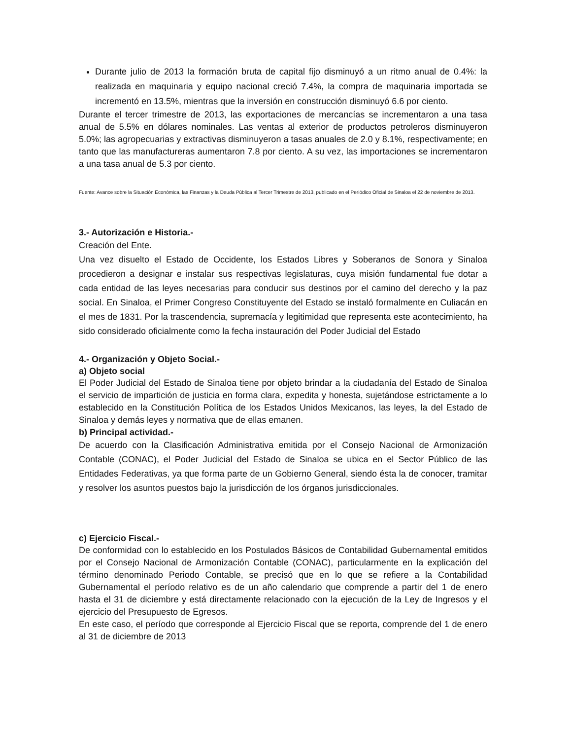Durante julio de 2013 la formación bruta de capital fijo disminuyó a un ritmo anual de 0.4%: la realizada en maquinaria y equipo nacional creció 7.4%, la compra de maquinaria importada se incrementó en 13.5%, mientras que la inversión en construcción disminuyó 6.6 por ciento.
Durante el tercer trimestre de 2013, las exportaciones de mercancías se incrementaron a una tasa anual de 5.5% en dólares nominales. Las ventas al exterior de productos petroleros disminuyeron 5.0%; las agropecuarias y extractivas disminuyeron a tasas anuales de 2.0 y 8.1%, respectivamente; en tanto que las manufactureras aumentaron 7.8 por ciento. A su vez, las importaciones se incrementaron a una tasa anual de 5.3 por ciento.
Fuente: Avance sobre la Situación Económica, las Finanzas y la Deuda Pública al Tercer Trimestre de 2013, publicado en el Periódico Oficial de Sinaloa el 22 de noviembre de 2013.
3.- Autorización e Historia.-
Creación del Ente.
Una vez disuelto el Estado de Occidente, los Estados Libres y Soberanos de Sonora y Sinaloa procedieron a designar e instalar sus respectivas legislaturas, cuya misión fundamental fue dotar a cada entidad de las leyes necesarias para conducir sus destinos por el camino del derecho y la paz social. En Sinaloa, el Primer Congreso Constituyente del Estado se instaló formalmente en Culiacán en el mes de 1831. Por la trascendencia, supremacía y legitimidad que representa este acontecimiento, ha sido considerado oficialmente como la fecha instauración del Poder Judicial del Estado
4.- Organización y Objeto Social.-
a) Objeto social
El Poder Judicial del Estado de Sinaloa tiene por objeto brindar a la ciudadanía del Estado de Sinaloa el servicio de impartición de justicia en forma clara, expedita y honesta, sujetándose estrictamente a lo establecido en la Constitución Política de los Estados Unidos Mexicanos, las leyes, la del Estado de Sinaloa y demás leyes y normativa que de ellas emanen.
b) Principal actividad.-
De acuerdo con la Clasificación Administrativa emitida por el Consejo Nacional de Armonización Contable (CONAC), el Poder Judicial del Estado de Sinaloa se ubica en el Sector Público de las Entidades Federativas, ya que forma parte de un Gobierno General, siendo ésta la de conocer, tramitar y resolver los asuntos puestos bajo la jurisdicción de los órganos jurisdiccionales.
c) Ejercicio Fiscal.-
De conformidad con lo establecido en los Postulados Básicos de Contabilidad Gubernamental emitidos por el Consejo Nacional de Armonización Contable (CONAC), particularmente en la explicación del término denominado Periodo Contable, se precisó que en lo que se refiere a la Contabilidad Gubernamental el período relativo es de un año calendario que comprende a partir del 1 de enero hasta el 31 de diciembre y está directamente relacionado con la ejecución de la Ley de Ingresos y el ejercicio del Presupuesto de Egresos.
En este caso, el período que corresponde al Ejercicio Fiscal que se reporta, comprende del 1 de enero al 31 de diciembre de 2013